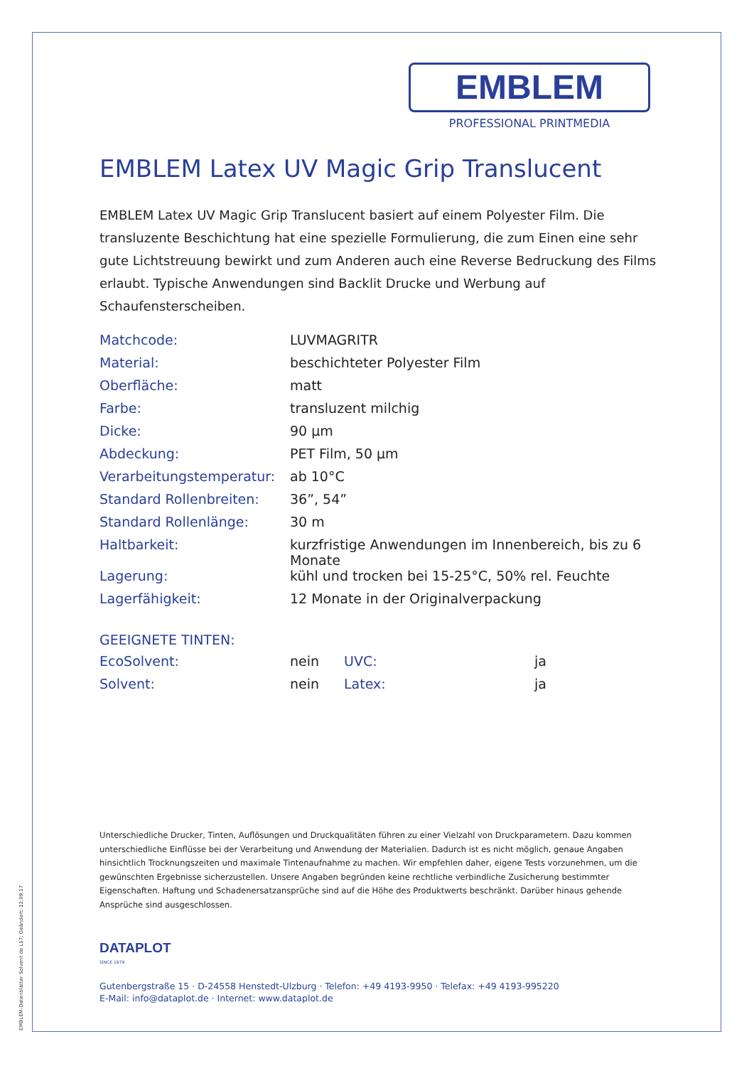EMBLEM-Datenblätter Solvent de L17; Geändert: 12.09.17
EMBLEM
PROFESSIONAL PRINTMEDIA
EMBLEM Latex UV Magic Grip Translucent
EMBLEM Latex UV Magic Grip Translucent basiert auf einem Polyester Film. Die transluzente Beschichtung hat eine spezielle Formulierung, die zum Einen eine sehr gute Lichtstreuung bewirkt und zum Anderen auch eine Reverse Bedruckung des Films erlaubt. Typische Anwendungen sind Backlit Drucke und Werbung auf Schaufensterscheiben.
| Matchcode: | LUVMAGRITR |
| Material: | beschichteter Polyester Film |
| Oberfläche: | matt |
| Farbe: | transluzent milchig |
| Dicke: | 90 µm |
| Abdeckung: | PET Film, 50 µm |
| Verarbeitungstemperatur: | ab 10°C |
| Standard Rollenbreiten: | 36”, 54” |
| Standard Rollenlänge: | 30 m |
| Haltbarkeit: | kurzfristige Anwendungen im Innenbereich, bis zu 6 Monate |
| Lagerung: | kühl und trocken bei 15-25°C, 50% rel. Feuchte |
| Lagerfähigkeit: | 12 Monate in der Originalverpackung |
GEEIGNETE TINTEN:
| EcoSolvent: | nein | UVC: | ja |
| Solvent: | nein | Latex: | ja |
Unterschiedliche Drucker, Tinten, Auflösungen und Druckqualitäten führen zu einer Vielzahl von Druckparametern. Dazu kommen unterschiedliche Einflüsse bei der Verarbeitung und Anwendung der Materialien. Dadurch ist es nicht möglich, genaue Angaben hinsichtlich Trocknungszeiten und maximale Tintenaufnahme zu machen. Wir empfehlen daher, eigene Tests vorzunehmen, um die gewünschten Ergebnisse sicherzustellen. Unsere Angaben begründen keine rechtliche verbindliche Zusicherung bestimmter Eigenschaften. Haftung und Schadenersatzansprüche sind auf die Höhe des Produktwerts beschränkt. Darüber hinaus gehende Ansprüche sind ausgeschlossen.
DATAPLOT
SINCE 1979
Gutenbergstraße 15 · D-24558 Henstedt-Ulzburg · Telefon: +49 4193-9950 · Telefax: +49 4193-995220
E-Mail: info@dataplot.de · Internet: www.dataplot.de